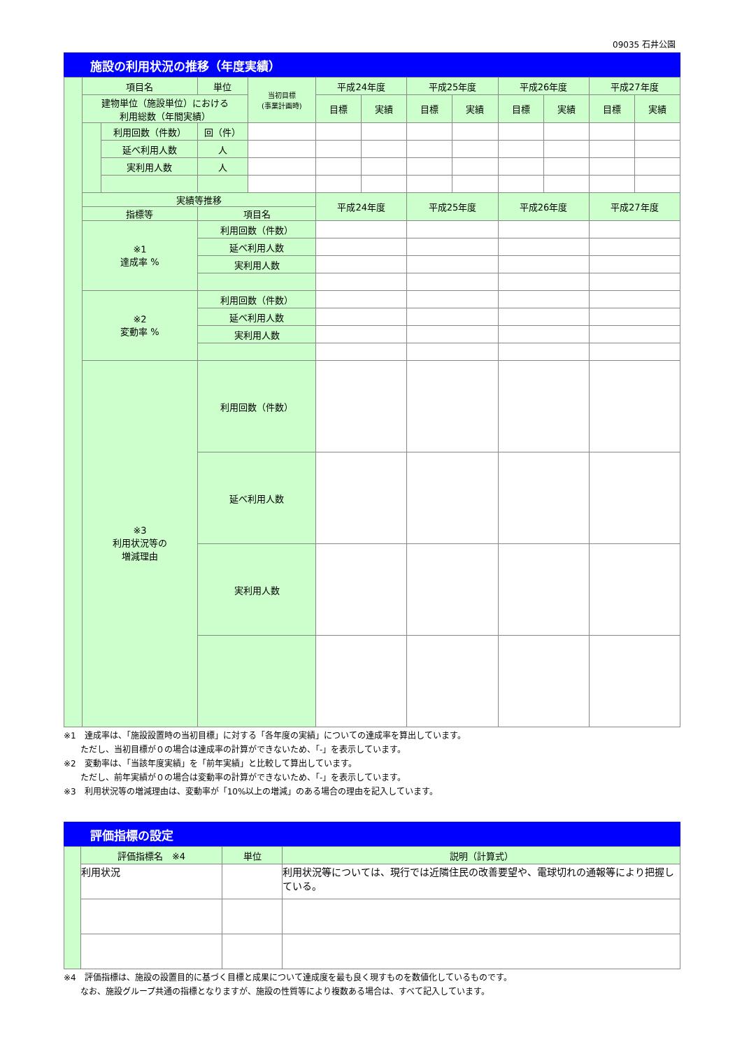09035 石井公園
施設の利用状況の推移（年度実績）
| | 項目名 | | 単位 | 当初目標 (事業計画時) | 平成24年度 | | 平成25年度 | | 平成26年度 | | 平成27年度 | |
| | 建物単位（施設単位）における 利用総数（年間実績） | | | | 目標 | 実績 | 目標 | 実績 | 目標 | 実績 | 目標 | 実績 |
| | | 利用回数（件数） | 回（件） | | | | | | | | | |
| | | 延べ利用人数 | 人 | | | | | | | | | |
| | | 実利用人数 | 人 | | | | | | | | | |
| | 実績等推移 | | | | 平成24年度 | | 平成25年度 | | 平成26年度 | | 平成27年度 | |
| | 指標等 | | 項目名 | | | | | | | | | |
| | ※1 達成率 % | | 利用回数（件数） | | | | | | | | | |
| | | | 延べ利用人数 | | | | | | | | | |
| | | | 実利用人数 | | | | | | | | | |
| | ※2 変動率 % | | 利用回数（件数） | | | | | | | | | |
| | | | 延べ利用人数 | | | | | | | | | |
| | | | 実利用人数 | | | | | | | | | |
| | ※3 利用状況等の 増減理由 | | 利用回数（件数） | | | | | | | | | |
| | | | 延べ利用人数 | | | | | | | | | |
| | | | 実利用人数 | | | | | | | | | |
※1　達成率は、「施設設置時の当初目標」に対する「各年度の実績」についての達成率を算出しています。
　　ただし、当初目標が０の場合は達成率の計算ができないため、「-」を表示しています。
※2　変動率は、「当該年度実績」を「前年実績」と比較して算出しています。
　　ただし、前年実績が０の場合は変動率の計算ができないため、「-」を表示しています。
※3　利用状況等の増減理由は、変動率が「10%以上の増減」のある場合の理由を記入しています。
評価指標の設定
| | 評価指標名 ※4 | 単位 | 説明（計算式） |
| | 利用状況 | | 利用状況等については、現行では近隣住民の改善要望や、電球切れの通報等により把握している。 |
※4　評価指標は、施設の設置目的に基づく目標と成果について達成度を最も良く現すものを数値化しているものです。
　　なお、施設グループ共通の指標となりますが、施設の性質等により複数ある場合は、すべて記入しています。